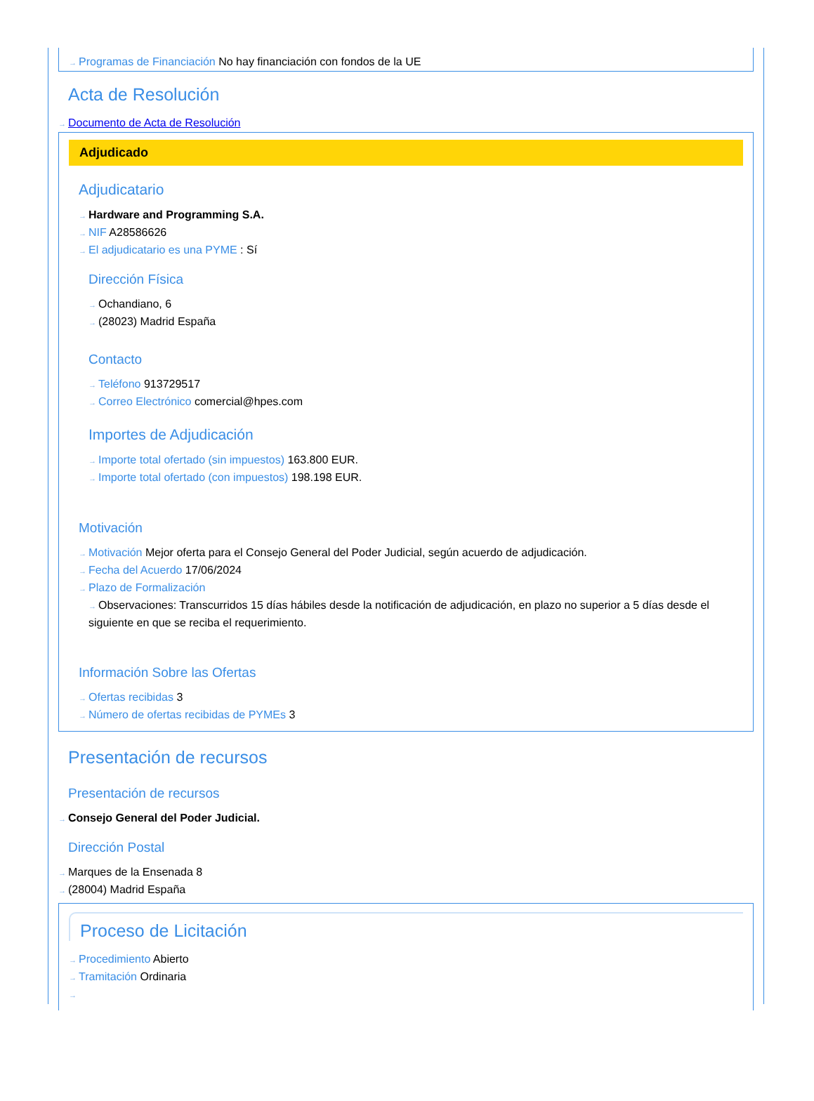→ Programas de Financiación No hay financiación con fondos de la UE
Acta de Resolución
→ Documento de Acta de Resolución
Adjudicado
Adjudicatario
→ Hardware and Programming S.A.
→ NIF A28586626
→ El adjudicatario es una PYME : Sí
Dirección Física
→ Ochandiano, 6
→ (28023) Madrid España
Contacto
→ Teléfono 913729517
→ Correo Electrónico comercial@hpes.com
Importes de Adjudicación
→ Importe total ofertado (sin impuestos) 163.800 EUR.
→ Importe total ofertado (con impuestos) 198.198 EUR.
Motivación
→ Motivación Mejor oferta para el Consejo General del Poder Judicial, según acuerdo de adjudicación.
→ Fecha del Acuerdo 17/06/2024
→ Plazo de Formalización
→ Observaciones: Transcurridos 15 días hábiles desde la notificación de adjudicación, en plazo no superior a 5 días desde el siguiente en que se reciba el requerimiento.
Información Sobre las Ofertas
→ Ofertas recibidas 3
→ Número de ofertas recibidas de PYMEs 3
Presentación de recursos
Presentación de recursos
→ Consejo General del Poder Judicial.
Dirección Postal
→ Marques de la Ensenada 8
→ (28004) Madrid España
Proceso de Licitación
→ Procedimiento Abierto
→ Tramitación Ordinaria
→